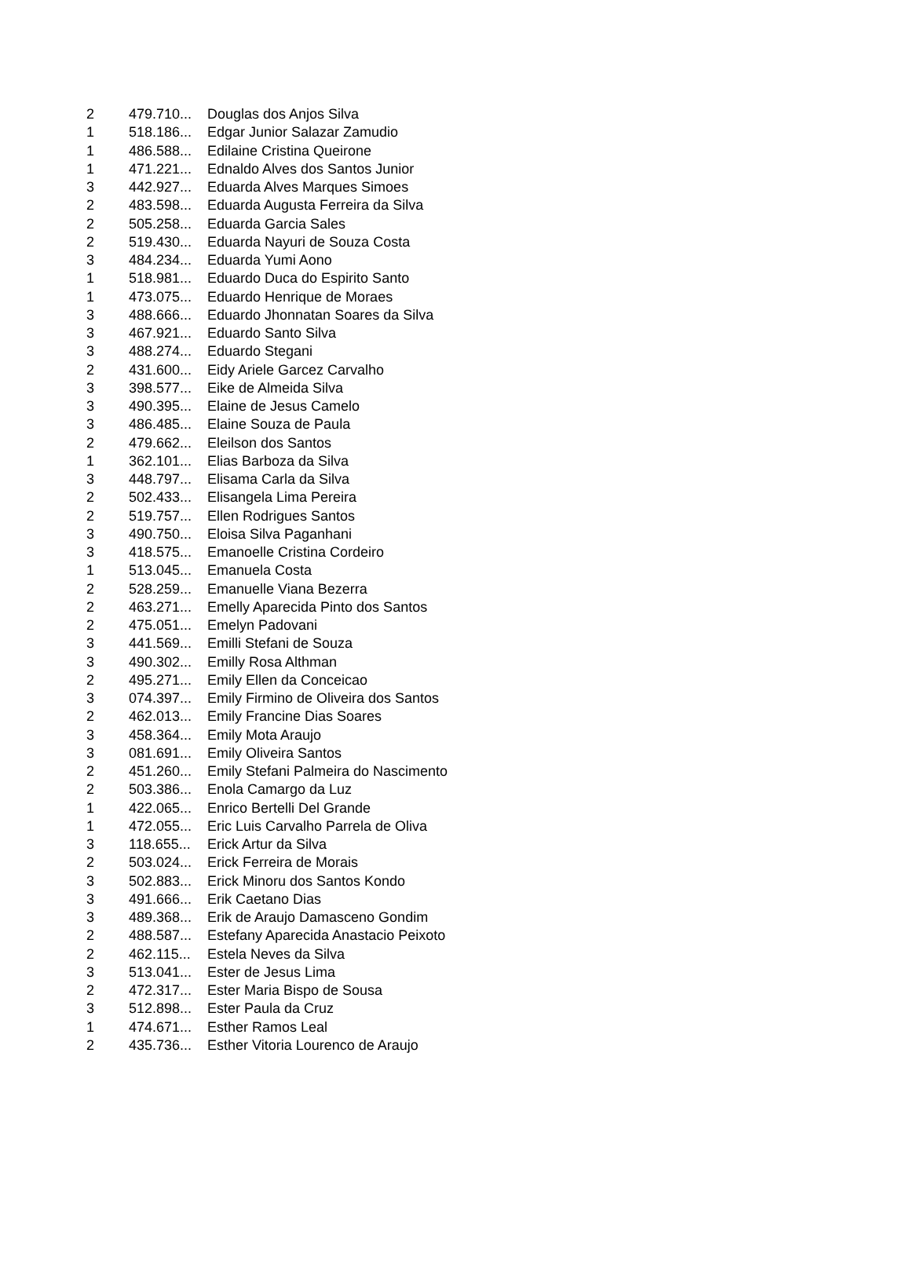| 2 | 479.710... | Douglas dos Anjos Silva |
| 1 | 518.186... | Edgar Junior Salazar Zamudio |
| 1 | 486.588... | Edilaine Cristina Queirone |
| 1 | 471.221... | Ednaldo Alves dos Santos Junior |
| 3 | 442.927... | Eduarda Alves Marques Simoes |
| 2 | 483.598... | Eduarda Augusta Ferreira da Silva |
| 2 | 505.258... | Eduarda Garcia Sales |
| 2 | 519.430... | Eduarda Nayuri de Souza Costa |
| 3 | 484.234... | Eduarda Yumi Aono |
| 1 | 518.981... | Eduardo Duca do Espirito Santo |
| 1 | 473.075... | Eduardo Henrique de Moraes |
| 3 | 488.666... | Eduardo Jhonnatan Soares da Silva |
| 3 | 467.921... | Eduardo Santo Silva |
| 3 | 488.274... | Eduardo Stegani |
| 2 | 431.600... | Eidy Ariele Garcez Carvalho |
| 3 | 398.577... | Eike de Almeida Silva |
| 3 | 490.395... | Elaine de Jesus Camelo |
| 3 | 486.485... | Elaine Souza de Paula |
| 2 | 479.662... | Eleilson dos Santos |
| 1 | 362.101... | Elias Barboza da Silva |
| 3 | 448.797... | Elisama Carla da Silva |
| 2 | 502.433... | Elisangela Lima Pereira |
| 2 | 519.757... | Ellen Rodrigues Santos |
| 3 | 490.750... | Eloisa Silva Paganhani |
| 3 | 418.575... | Emanoelle Cristina Cordeiro |
| 1 | 513.045... | Emanuela Costa |
| 2 | 528.259... | Emanuelle Viana Bezerra |
| 2 | 463.271... | Emelly Aparecida Pinto dos Santos |
| 2 | 475.051... | Emelyn Padovani |
| 3 | 441.569... | Emilli Stefani de Souza |
| 3 | 490.302... | Emilly Rosa Althman |
| 2 | 495.271... | Emily Ellen da Conceicao |
| 3 | 074.397... | Emily Firmino de Oliveira dos Santos |
| 2 | 462.013... | Emily Francine Dias Soares |
| 3 | 458.364... | Emily Mota Araujo |
| 3 | 081.691... | Emily Oliveira Santos |
| 2 | 451.260... | Emily Stefani Palmeira do Nascimento |
| 2 | 503.386... | Enola Camargo da Luz |
| 1 | 422.065... | Enrico Bertelli Del Grande |
| 1 | 472.055... | Eric Luis Carvalho Parrela de Oliva |
| 3 | 118.655... | Erick Artur da Silva |
| 2 | 503.024... | Erick Ferreira de Morais |
| 3 | 502.883... | Erick Minoru dos Santos Kondo |
| 3 | 491.666... | Erik Caetano Dias |
| 3 | 489.368... | Erik de Araujo Damasceno Gondim |
| 2 | 488.587... | Estefany Aparecida Anastacio Peixoto |
| 2 | 462.115... | Estela Neves da Silva |
| 3 | 513.041... | Ester de Jesus Lima |
| 2 | 472.317... | Ester Maria Bispo de Sousa |
| 3 | 512.898... | Ester Paula da Cruz |
| 1 | 474.671... | Esther Ramos Leal |
| 2 | 435.736... | Esther Vitoria Lourenco de Araujo |